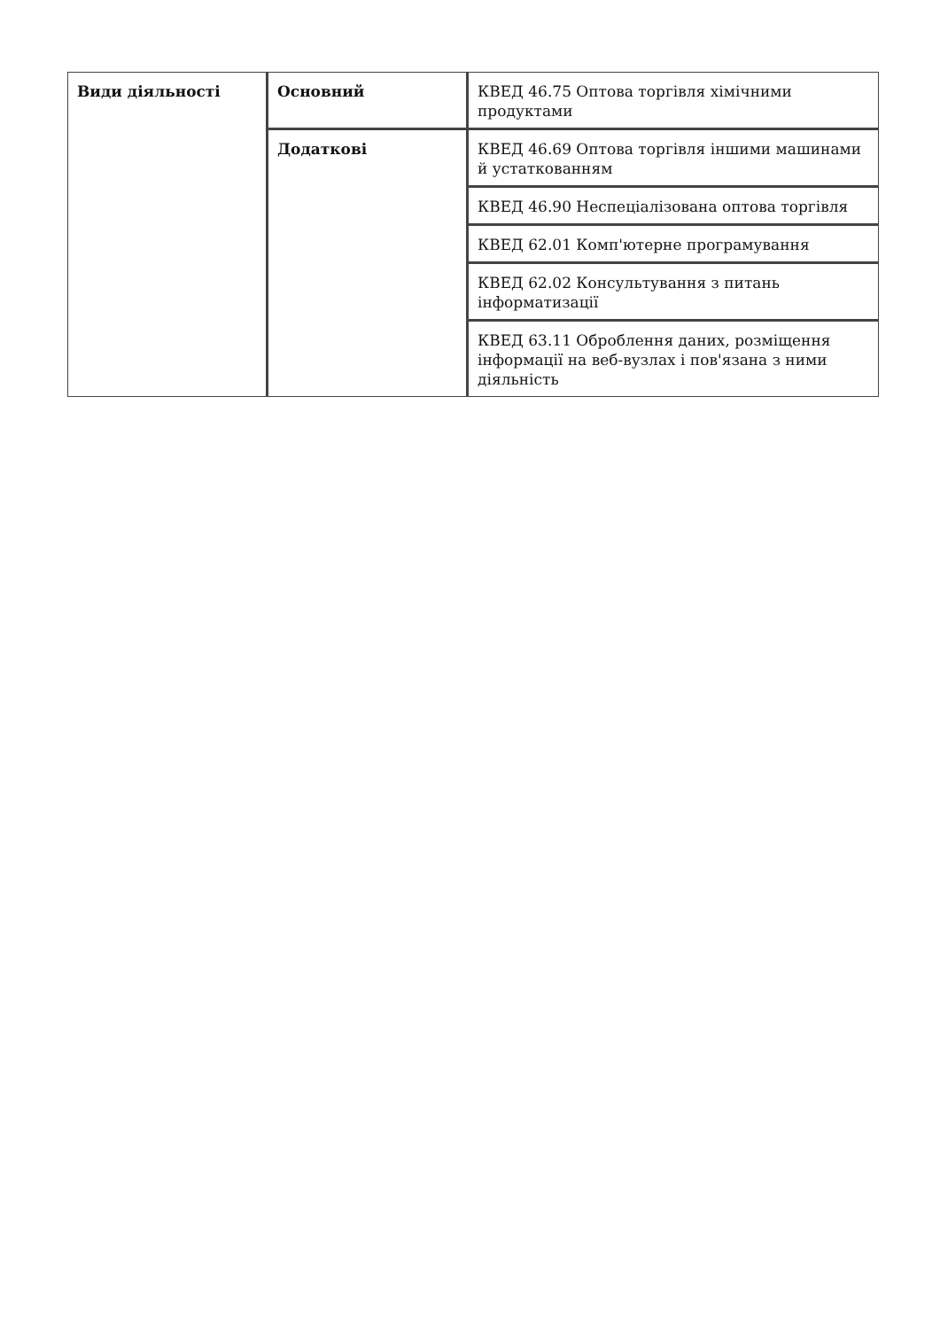| Види діяльності | Основний | КВЕД 46.75 Оптова торгівля хімічними продуктами |
| | Додаткові | КВЕД 46.69 Оптова торгівля іншими машинами й устаткованням |
| | | КВЕД 46.90 Неспеціалізована оптова торгівля |
| | | КВЕД 62.01 Комп'ютерне програмування |
| | | КВЕД 62.02 Консультування з питань інформатизації |
| | | КВЕД 63.11 Оброблення даних, розміщення інформації на веб-вузлах і пов'язана з ними діяльність |